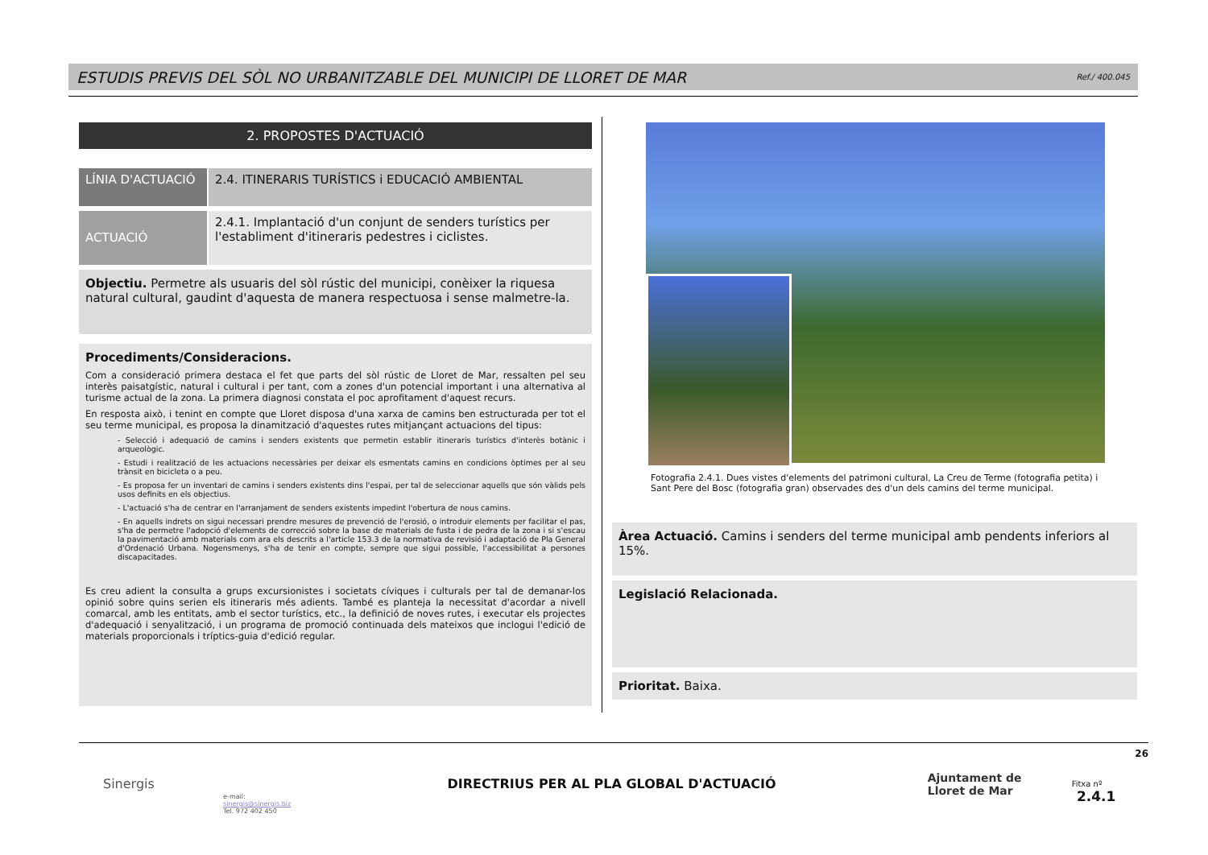ESTUDIS PREVIS DEL SÒL NO URBANITZABLE DEL MUNICIPI DE LLORET DE MAR
Ref./ 400.045
2. PROPOSTES D'ACTUACIÓ
LÍNIA D'ACTUACIÓ 2.4. ITINERARIS TURÍSTICS i EDUCACIÓ AMBIENTAL
ACTUACIÓ
2.4.1. Implantació d'un conjunt de senders turístics per l'establiment d'itineraris pedestres i ciclistes.
Objectiu. Permetre als usuaris del sòl rústic del municipi, conèixer la riquesa natural cultural, gaudint d'aquesta de manera respectuosa i sense malmetre-la.
Procediments/Consideracions.
Com a consideració primera destaca el fet que parts del sòl rústic de Lloret de Mar, ressalten pel seu interès paisatgístic, natural i cultural i per tant, com a zones d'un potencial important i una alternativa al turisme actual de la zona. La primera diagnosi constata el poc aprofitament d'aquest recurs.
En resposta això, i tenint en compte que Lloret disposa d'una xarxa de camins ben estructurada per tot el seu terme municipal, es proposa la dinamització d'aquestes rutes mitjançant actuacions del tipus:
- Selecció i adequació de camins i senders existents que permetin establir itineraris turístics d'interès botànic i arqueològic.
- Estudi i realització de les actuacions necessàries per deixar els esmentats camins en condicions òptimes per al seu trànsit en bicicleta o a peu.
- Es proposa fer un inventari de camins i senders existents dins l'espai, per tal de seleccionar aquells que són vàlids pels usos definits en els objectius.
- L'actuació s'ha de centrar en l'arranjament de senders existents impedint l'obertura de nous camins.
- En aquells indrets on sigui necessari prendre mesures de prevenció de l'erosió, o introduir elements per facilitar el pas, s'ha de permetre l'adopció d'elements de correcció sobre la base de materials de fusta i de pedra de la zona i si s'escau la pavimentació amb materials com ara els descrits a l'article 153.3 de la normativa de revisió i adaptació de Pla General d'Ordenació Urbana. Nogensmenys, s'ha de tenir en compte, sempre que sigui possible, l'accessibilitat a persones discapacitades.
Es creu adient la consulta a grups excursionistes i societats cíviques i culturals per tal de demanar-los opinió sobre quins serien els itineraris més adients. També es planteja la necessitat d'acordar a nivell comarcal, amb les entitats, amb el sector turístics, etc., la definició de noves rutes, i executar els projectes d'adequació i senyalització, i un programa de promoció continuada dels mateixos que inclogui l'edició de materials proporcionals i tríptics-guia d'edició regular.
Fotografia 2.4.1. Dues vistes d'elements del patrimoni cultural, La Creu de Terme (fotografia petita) i Sant Pere del Bosc (fotografia gran) observades des d'un dels camins del terme municipal.
Àrea Actuació. Camins i senders del terme municipal amb pendents inferiors al 15%.
Legislació Relacionada.
Prioritat. Baixa.
26
Sinergis
e-mail:
sinergis@sinergis.biz
Tel. 972 402 450
DIRECTRIUS PER AL PLA GLOBAL D'ACTUACIÓ
Ajuntament de
Lloret de Mar
Fitxa nº 2.4.1